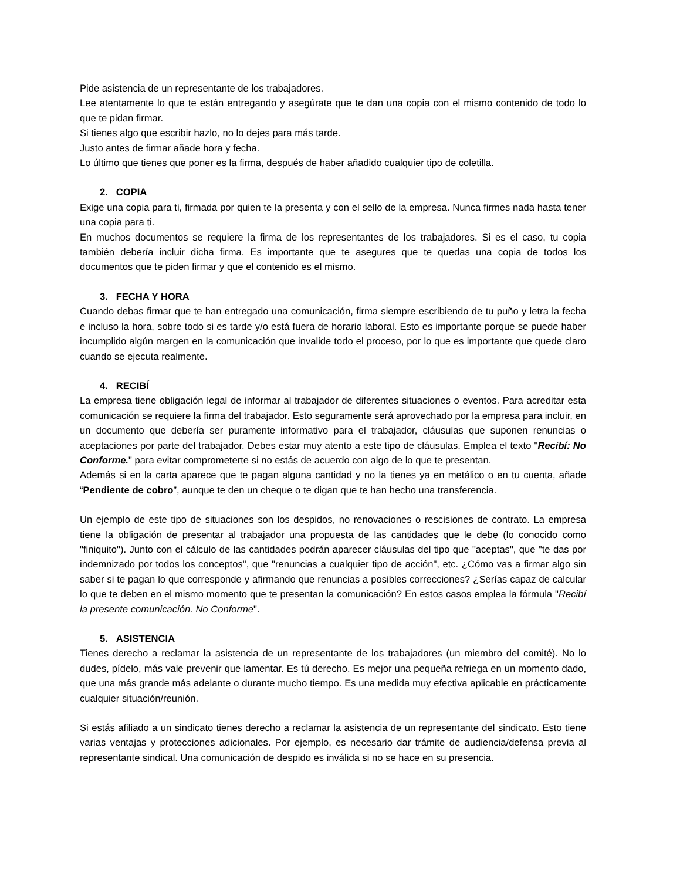Pide asistencia de un representante de los trabajadores.
Lee atentamente lo que te están entregando y asegúrate que te dan una copia con el mismo contenido de todo lo que te pidan firmar.
Si tienes algo que escribir hazlo, no lo dejes para más tarde.
Justo antes de firmar añade hora y fecha.
Lo último que tienes que poner es la firma, después de haber añadido cualquier tipo de coletilla.
2. COPIA
Exige una copia para ti, firmada por quien te la presenta y con el sello de la empresa. Nunca firmes nada hasta tener una copia para ti.
En muchos documentos se requiere la firma de los representantes de los trabajadores. Si es el caso, tu copia también debería incluir dicha firma. Es importante que te asegures que te quedas una copia de todos los documentos que te piden firmar y que el contenido es el mismo.
3. FECHA Y HORA
Cuando debas firmar que te han entregado una comunicación, firma siempre escribiendo de tu puño y letra la fecha e incluso la hora, sobre todo si es tarde y/o está fuera de horario laboral. Esto es importante porque se puede haber incumplido algún margen en la comunicación que invalide todo el proceso, por lo que es importante que quede claro cuando se ejecuta realmente.
4. RECIBÍ
La empresa tiene obligación legal de informar al trabajador de diferentes situaciones o eventos. Para acreditar esta comunicación se requiere la firma del trabajador. Esto seguramente será aprovechado por la empresa para incluir, en un documento que debería ser puramente informativo para el trabajador, cláusulas que suponen renuncias o aceptaciones por parte del trabajador. Debes estar muy atento a este tipo de cláusulas. Emplea el texto "Recibí: No Conforme." para evitar comprometerte si no estás de acuerdo con algo de lo que te presentan.
Además si en la carta aparece que te pagan alguna cantidad y no la tienes ya en metálico o en tu cuenta, añade “Pendiente de cobro”, aunque te den un cheque o te digan que te han hecho una transferencia.
Un ejemplo de este tipo de situaciones son los despidos, no renovaciones o rescisiones de contrato. La empresa tiene la obligación de presentar al trabajador una propuesta de las cantidades que le debe (lo conocido como "finiquito"). Junto con el cálculo de las cantidades podrán aparecer cláusulas del tipo que "aceptas", que "te das por indemnizado por todos los conceptos", que "renuncias a cualquier tipo de acción", etc. ¿Cómo vas a firmar algo sin saber si te pagan lo que corresponde y afirmando que renuncias a posibles correcciones? ¿Serías capaz de calcular lo que te deben en el mismo momento que te presentan la comunicación? En estos casos emplea la fórmula "Recibí la presente comunicación. No Conforme".
5. ASISTENCIA
Tienes derecho a reclamar la asistencia de un representante de los trabajadores (un miembro del comité). No lo dudes, pídelo, más vale prevenir que lamentar. Es tú derecho. Es mejor una pequeña refriega en un momento dado, que una más grande más adelante o durante mucho tiempo. Es una medida muy efectiva aplicable en prácticamente cualquier situación/reunión.
Si estás afiliado a un sindicato tienes derecho a reclamar la asistencia de un representante del sindicato. Esto tiene varias ventajas y protecciones adicionales. Por ejemplo, es necesario dar trámite de audiencia/defensa previa al representante sindical. Una comunicación de despido es inválida si no se hace en su presencia.